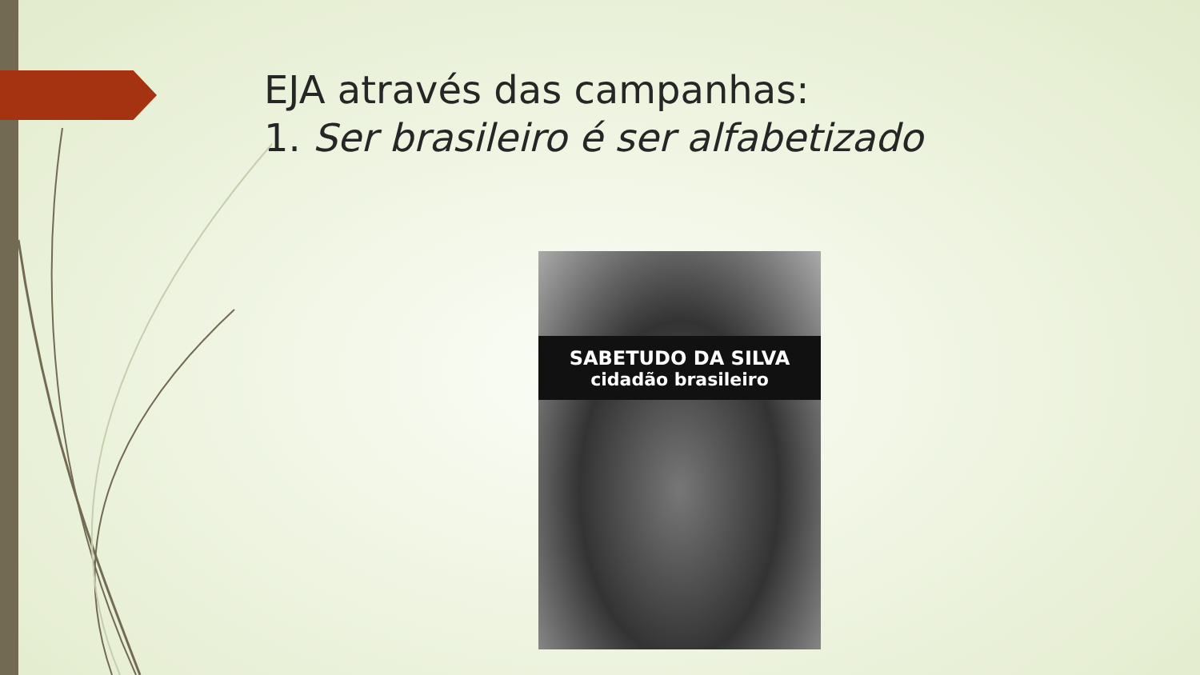EJA através das campanhas:
1. Ser brasileiro é ser alfabetizado
SABETUDO DA SILVA
cidadão brasileiro